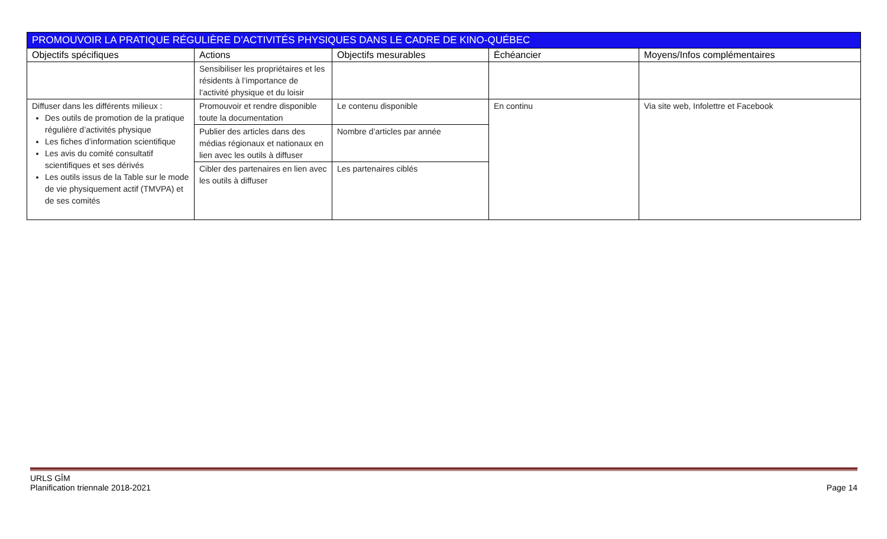| PROMOUVOIR LA PRATIQUE RÉGULIÈRE D’ACTIVITÉS PHYSIQUES DANS LE CADRE DE KINO-QUÉBEC | | | | |
| --- | --- | --- | --- | --- |
| Objectifs spécifiques | Actions | Objectifs mesurables | Échéancier | Moyens/Infos complémentaires |
| | Sensibiliser les propriétaires et les résidents à l’importance de l’activité physique et du loisir | | | |
| Diffuser dans les différents milieux : Des outils de promotion de la pratique régulière d’activités physique Les fiches d’information scientifique Les avis du comité consultatif scientifiques et ses dérivés Les outils issus de la Table sur le mode de vie physiquement actif (TMVPA) et de ses comités | Promouvoir et rendre disponible toute la documentation | Le contenu disponible | En continu | Via site web, Infolettre et Facebook |
| | Publier des articles dans des médias régionaux et nationaux en lien avec les outils à diffuser | Nombre d’articles par année | | |
| | Cibler des partenaires en lien avec les outils à diffuser | Les partenaires ciblés | | |
URLS GÎM
Planification triennale 2018-2021 Page 14